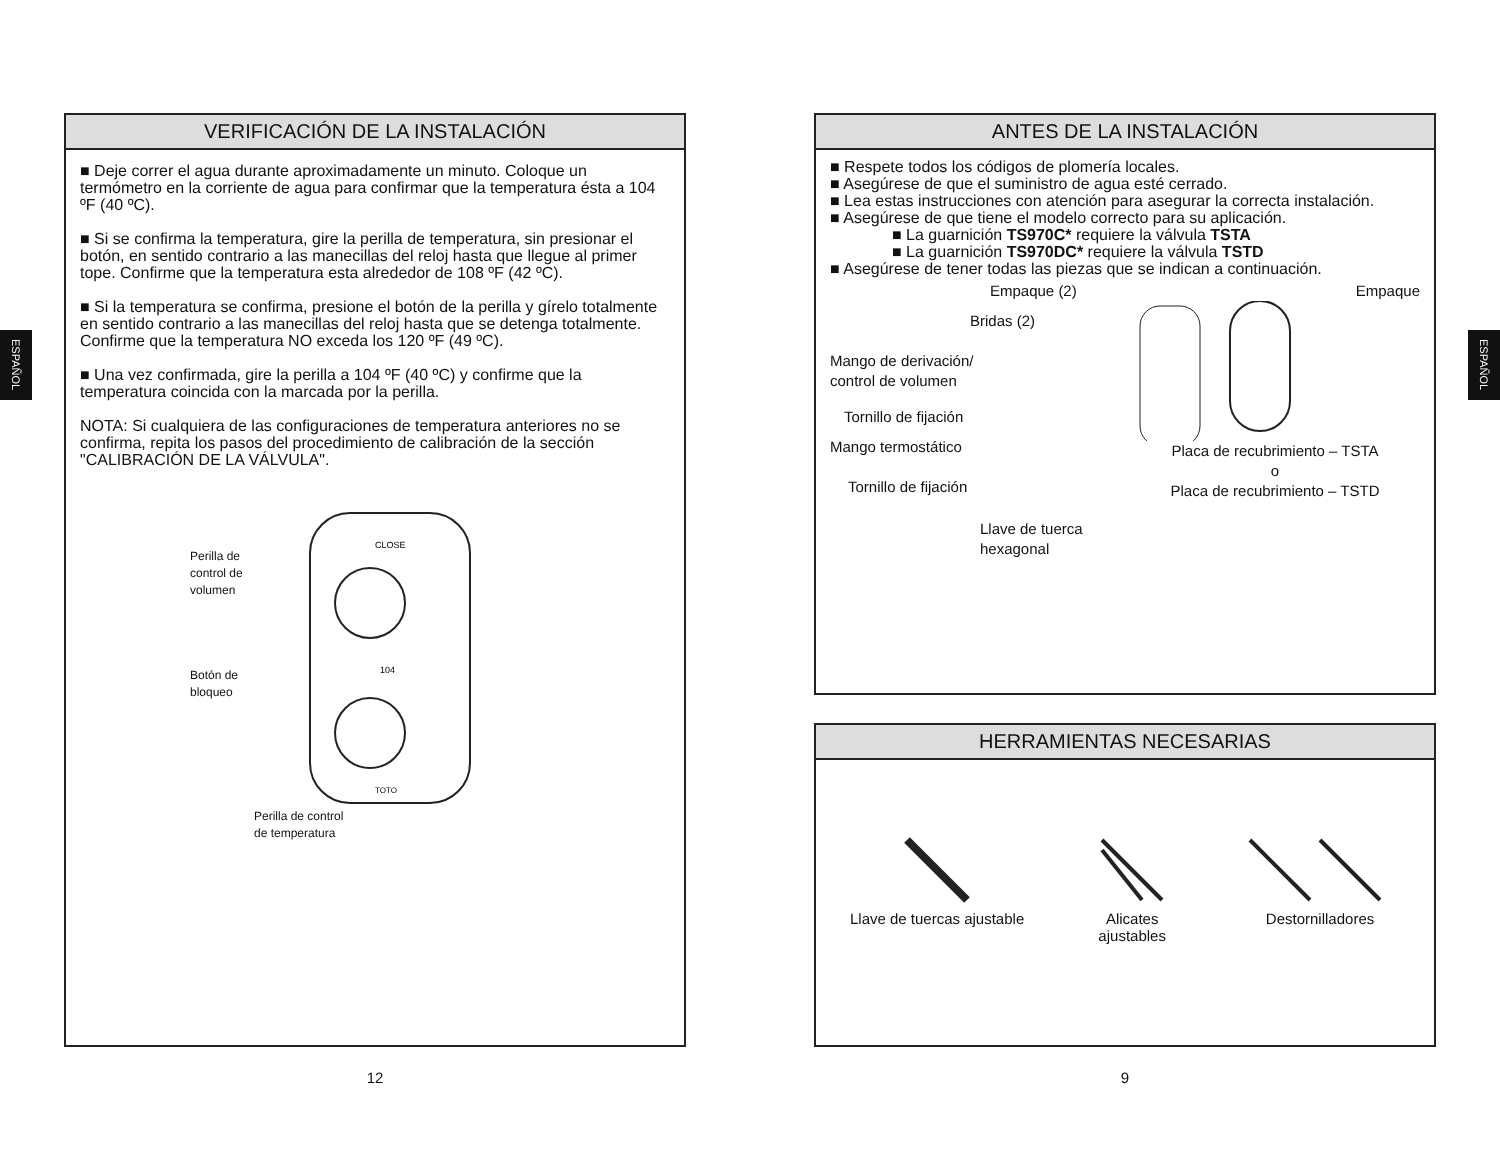ESPAÑOL
ESPAÑOL
VERIFICACIÓN DE LA INSTALACIÓN
■ Deje correr el agua durante aproximadamente un minuto. Coloque un termómetro en la corriente de agua para confirmar que la temperatura ésta a 104 ºF (40 ºC).
■ Si se confirma la temperatura, gire la perilla de temperatura, sin presionar el botón, en sentido contrario a las manecillas del reloj hasta que llegue al primer tope. Confirme que la temperatura esta alrededor de 108 ºF (42 ºC).
■ Si la temperatura se confirma, presione el botón de la perilla y gírelo totalmente en sentido contrario a las manecillas del reloj hasta que se detenga totalmente. Confirme que la temperatura NO exceda los 120 ºF (49 ºC).
■ Una vez confirmada, gire la perilla a 104 ºF (40 ºC) y confirme que la temperatura coincida con la marcada por la perilla.
NOTA: Si cualquiera de las configuraciones de temperatura anteriores no se confirma, repita los pasos del procedimiento de calibración de la sección "CALIBRACIÓN DE LA VÁLVULA".
Perilla de
control de
volumen
Botón de
bloqueo
CLOSE
104
TOTO
Perilla de control
de temperatura
12
ANTES DE LA INSTALACIÓN
■ Respete todos los códigos de plomería locales.
■ Asegúrese de que el suministro de agua esté cerrado.
■ Lea estas instrucciones con atención para asegurar la correcta instalación.
■ Asegúrese de que tiene el modelo correcto para su aplicación.
■ La guarnición TS970C* requiere la válvula TSTA
■ La guarnición TS970DC* requiere la válvula TSTD
■ Asegúrese de tener todas las piezas que se indican a continuación.
Empaque (2)
Bridas (2)
Mango de derivación/
control de volumen
Tornillo de fijación
Mango termostático
Tornillo de fijación
Llave de tuerca
hexagonal
Empaque
Placa de recubrimiento – TSTA
o
Placa de recubrimiento – TSTD
HERRAMIENTAS NECESARIAS
Llave de tuercas ajustable Alicates
ajustables
Destornilladores
9